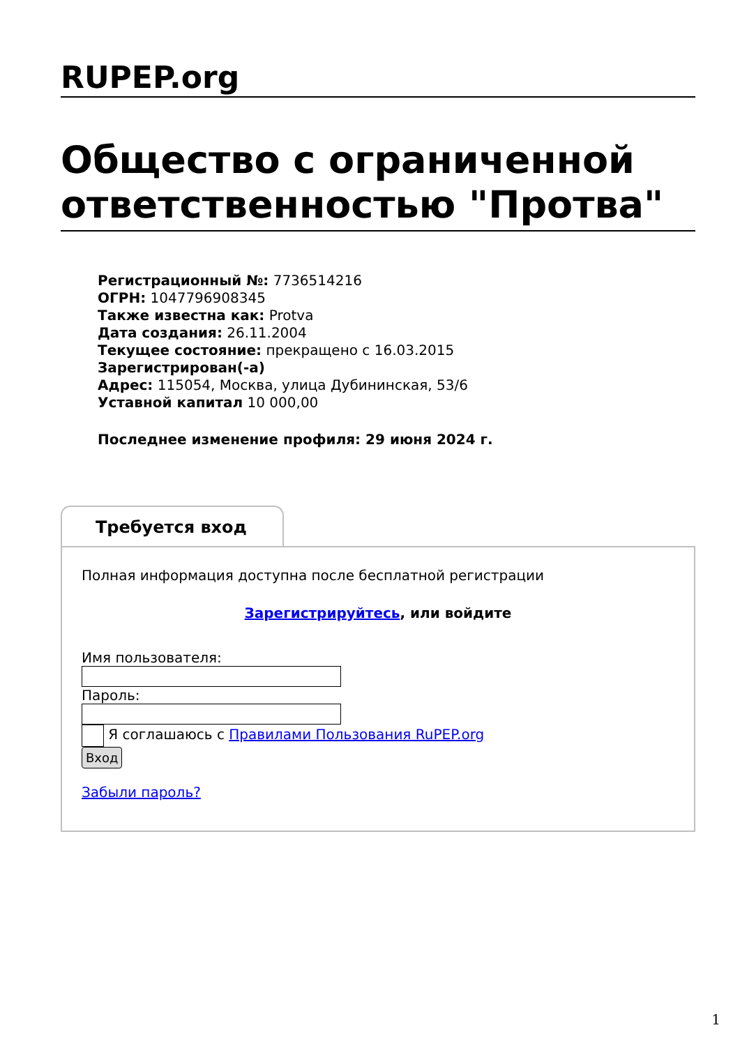RUPEP.org
Общество с ограниченной ответственностью "Протва"
Регистрационный №: 7736514216
ОГРН: 1047796908345
Также известна как: Protva
Дата создания: 26.11.2004
Текущее состояние: прекращено с 16.03.2015
Зарегистрирован(-а)
Адрес: 115054, Москва, улица Дубининская, 53/6
Уставной капитал 10 000,00
Последнее изменение профиля: 29 июня 2024 г.
Требуется вход
Полная информация доступна после бесплатной регистрации
Зарегистрируйтесь, или войдите
Имя пользователя:
Пароль:
Я соглашаюсь с Правилами Пользования RuPEP.org
Вход
Забыли пароль?
1